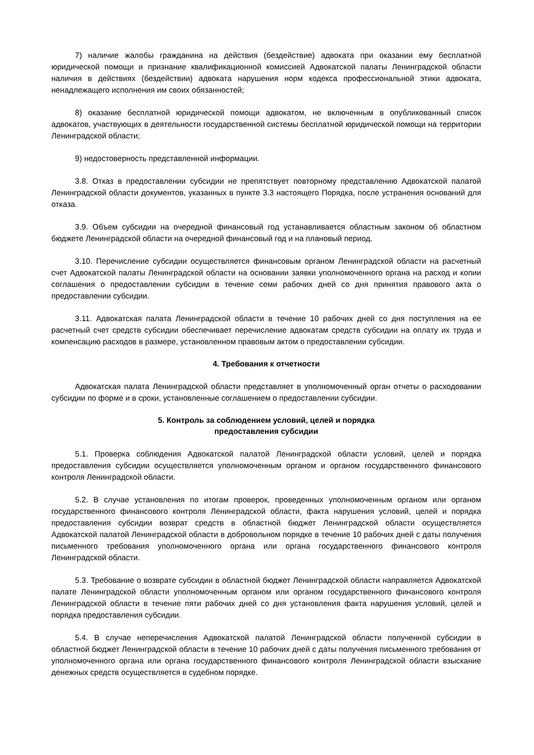7) наличие жалобы гражданина на действия (бездействие) адвоката при оказании ему бесплатной юридической помощи и признание квалификационной комиссией Адвокатской палаты Ленинградской области наличия в действиях (бездействии) адвоката нарушения норм кодекса профессиональной этики адвоката, ненадлежащего исполнения им своих обязанностей;
8) оказание бесплатной юридической помощи адвокатом, не включенным в опубликованный список адвокатов, участвующих в деятельности государственной системы бесплатной юридической помощи на территории Ленинградской области;
9) недостоверность представленной информации.
3.8. Отказ в предоставлении субсидии не препятствует повторному представлению Адвокатской палатой Ленинградской области документов, указанных в пункте 3.3 настоящего Порядка, после устранения оснований для отказа.
3.9. Объем субсидии на очередной финансовый год устанавливается областным законом об областном бюджете Ленинградской области на очередной финансовый год и на плановый период.
3.10. Перечисление субсидии осуществляется финансовым органом Ленинградской области на расчетный счет Адвокатской палаты Ленинградской области на основании заявки уполномоченного органа на расход и копии соглашения о предоставлении субсидии в течение семи рабочих дней со дня принятия правового акта о предоставлении субсидии.
3.11. Адвокатская палата Ленинградской области в течение 10 рабочих дней со дня поступления на ее расчетный счет средств субсидии обеспечивает перечисление адвокатам средств субсидии на оплату их труда и компенсацию расходов в размере, установленном правовым актом о предоставлении субсидии.
4. Требования к отчетности
Адвокатская палата Ленинградской области представляет в уполномоченный орган отчеты о расходовании субсидии по форме и в сроки, установленные соглашением о предоставлении субсидии.
5. Контроль за соблюдением условий, целей и порядка
предоставления субсидии
5.1. Проверка соблюдения Адвокатской палатой Ленинградской области условий, целей и порядка предоставления субсидии осуществляется уполномоченным органом и органом государственного финансового контроля Ленинградской области.
5.2. В случае установления по итогам проверок, проведенных уполномоченным органом или органом государственного финансового контроля Ленинградской области, факта нарушения условий, целей и порядка предоставления субсидии возврат средств в областной бюджет Ленинградской области осуществляется Адвокатской палатой Ленинградской области в добровольном порядке в течение 10 рабочих дней с даты получения письменного требования уполномоченного органа или органа государственного финансового контроля Ленинградской области.
5.3. Требование о возврате субсидии в областной бюджет Ленинградской области направляется Адвокатской палате Ленинградской области уполномоченным органом или органом государственного финансового контроля Ленинградской области в течение пяти рабочих дней со дня установления факта нарушения условий, целей и порядка предоставления субсидии.
5.4. В случае неперечисления Адвокатской палатой Ленинградской области полученной субсидии в областной бюджет Ленинградской области в течение 10 рабочих дней с даты получения письменного требования от уполномоченного органа или органа государственного финансового контроля Ленинградской области взыскание денежных средств осуществляется в судебном порядке.